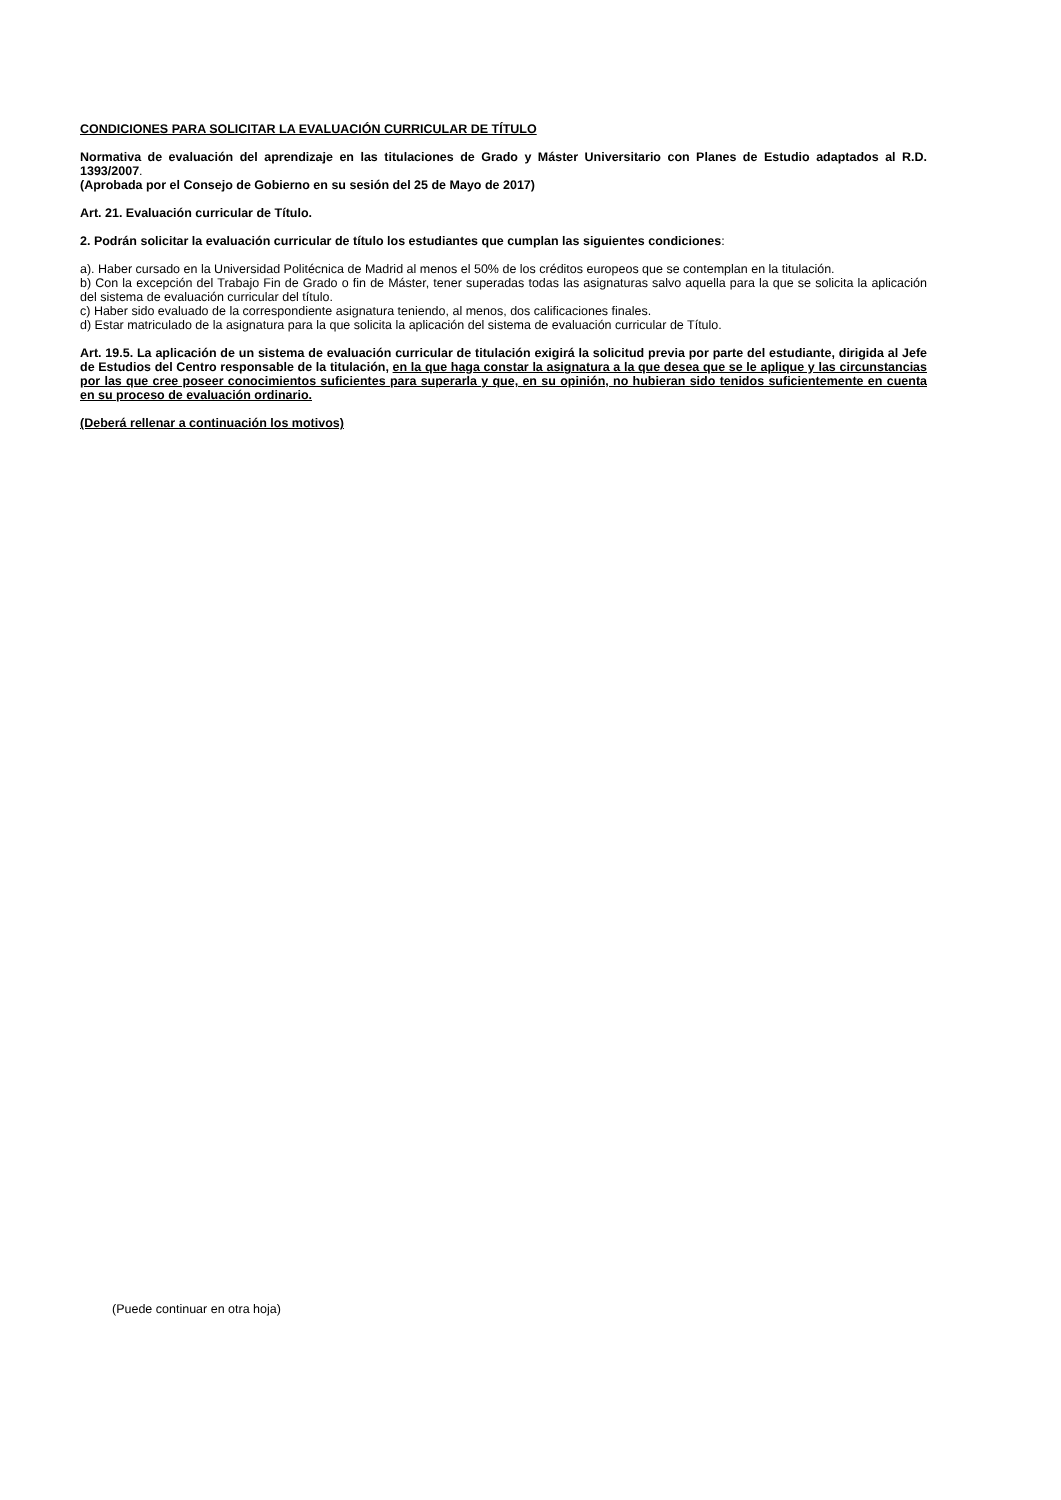CONDICIONES PARA SOLICITAR LA EVALUACIÓN CURRICULAR DE TÍTULO
Normativa de evaluación del aprendizaje en las titulaciones de Grado y Máster Universitario con Planes de Estudio adaptados al R.D. 1393/2007.
(Aprobada por el Consejo de Gobierno en su sesión del 25 de Mayo de 2017)
Art. 21. Evaluación curricular de Título.
2. Podrán solicitar la evaluación curricular de título los estudiantes que cumplan las siguientes condiciones:
a). Haber cursado en la Universidad Politécnica de Madrid al menos el 50% de los créditos europeos que se contemplan en la titulación.
b) Con la excepción del Trabajo Fin de Grado o fin de Máster, tener superadas todas las asignaturas salvo aquella para la que se solicita la aplicación del sistema de evaluación curricular del título.
c) Haber sido evaluado de la correspondiente asignatura teniendo, al menos, dos calificaciones finales.
d) Estar matriculado de la asignatura para la que solicita la aplicación del sistema de evaluación curricular de Título.
Art. 19.5. La aplicación de un sistema de evaluación curricular de titulación exigirá la solicitud previa por parte del estudiante, dirigida al Jefe de Estudios del Centro responsable de la titulación, en la que haga constar la asignatura a la que desea que se le aplique y las circunstancias por las que cree poseer conocimientos suficientes para superarla y que, en su opinión, no hubieran sido tenidos suficientemente en cuenta en su proceso de evaluación ordinario.
(Deberá rellenar a continuación los motivos)
(Puede continuar en otra hoja)